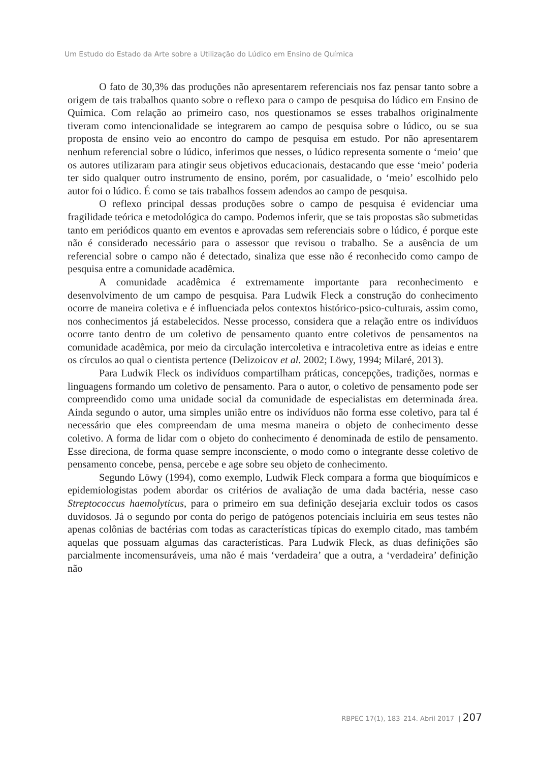Um Estudo do Estado da Arte sobre a Utilização do Lúdico em Ensino de Química
O fato de 30,3% das produções não apresentarem referenciais nos faz pensar tanto sobre a origem de tais trabalhos quanto sobre o reflexo para o campo de pesquisa do lúdico em Ensino de Química. Com relação ao primeiro caso, nos questionamos se esses trabalhos originalmente tiveram como intencionalidade se integrarem ao campo de pesquisa sobre o lúdico, ou se sua proposta de ensino veio ao encontro do campo de pesquisa em estudo. Por não apresentarem nenhum referencial sobre o lúdico, inferimos que nesses, o lúdico representa somente o ‘meio’ que os autores utilizaram para atingir seus objetivos educacionais, destacando que esse ‘meio’ poderia ter sido qualquer outro instrumento de ensino, porém, por casualidade, o ‘meio’ escolhido pelo autor foi o lúdico. É como se tais trabalhos fossem adendos ao campo de pesquisa.
O reflexo principal dessas produções sobre o campo de pesquisa é evidenciar uma fragilidade teórica e metodológica do campo. Podemos inferir, que se tais propostas são submetidas tanto em periódicos quanto em eventos e aprovadas sem referenciais sobre o lúdico, é porque este não é considerado necessário para o assessor que revisou o trabalho. Se a ausência de um referencial sobre o campo não é detectado, sinaliza que esse não é reconhecido como campo de pesquisa entre a comunidade acadêmica.
A comunidade acadêmica é extremamente importante para reconhecimento e desenvolvimento de um campo de pesquisa. Para Ludwik Fleck a construção do conhecimento ocorre de maneira coletiva e é influenciada pelos contextos histórico-psico-culturais, assim como, nos conhecimentos já estabelecidos. Nesse processo, considera que a relação entre os indivíduos ocorre tanto dentro de um coletivo de pensamento quanto entre coletivos de pensamentos na comunidade acadêmica, por meio da circulação intercoletiva e intracoletiva entre as ideias e entre os círculos ao qual o cientista pertence (Delizoicov et al. 2002; Löwy, 1994; Milaré, 2013).
Para Ludwik Fleck os indivíduos compartilham práticas, concepções, tradições, normas e linguagens formando um coletivo de pensamento. Para o autor, o coletivo de pensamento pode ser compreendido como uma unidade social da comunidade de especialistas em determinada área. Ainda segundo o autor, uma simples união entre os indivíduos não forma esse coletivo, para tal é necessário que eles compreendam de uma mesma maneira o objeto de conhecimento desse coletivo. A forma de lidar com o objeto do conhecimento é denominada de estilo de pensamento. Esse direciona, de forma quase sempre inconsciente, o modo como o integrante desse coletivo de pensamento concebe, pensa, percebe e age sobre seu objeto de conhecimento.
Segundo Löwy (1994), como exemplo, Ludwik Fleck compara a forma que bioquímicos e epidemiologistas podem abordar os critérios de avaliação de uma dada bactéria, nesse caso Streptococcus haemolyticus, para o primeiro em sua definição desejaria excluir todos os casos duvidosos. Já o segundo por conta do perigo de patógenos potenciais incluiria em seus testes não apenas colônias de bactérias com todas as características típicas do exemplo citado, mas também aquelas que possuam algumas das características. Para Ludwik Fleck, as duas definições são parcialmente incomensuráveis, uma não é mais ‘verdadeira’ que a outra, a ‘verdadeira’ definição não
RBPEC 17(1), 183–214. Abril 2017 | 207